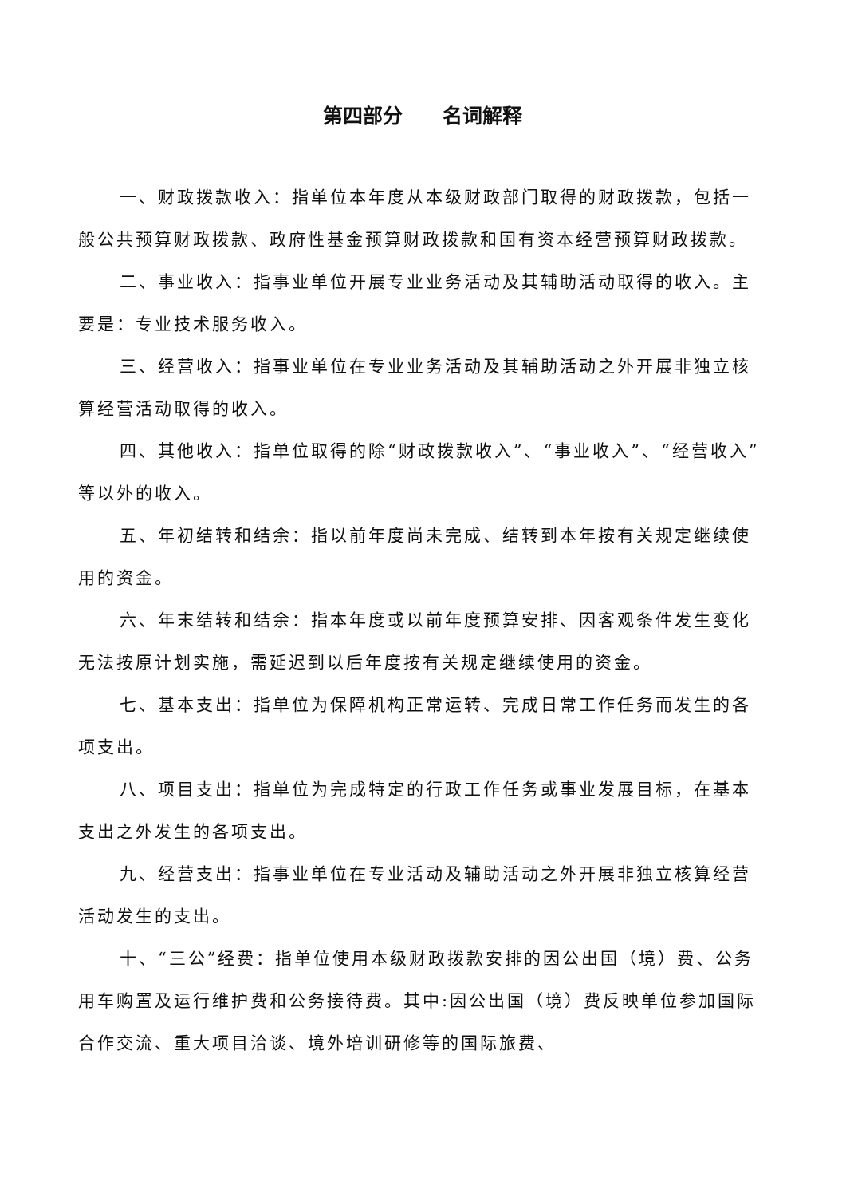第四部分  名词解释
一、财政拨款收入：指单位本年度从本级财政部门取得的财政拨款，包括一般公共预算财政拨款、政府性基金预算财政拨款和国有资本经营预算财政拨款。
二、事业收入：指事业单位开展专业业务活动及其辅助活动取得的收入。主要是：专业技术服务收入。
三、经营收入：指事业单位在专业业务活动及其辅助活动之外开展非独立核算经营活动取得的收入。
四、其他收入：指单位取得的除“财政拨款收入”、“事业收入”、“经营收入”等以外的收入。
五、年初结转和结余：指以前年度尚未完成、结转到本年按有关规定继续使用的资金。
六、年末结转和结余：指本年度或以前年度预算安排、因客观条件发生变化无法按原计划实施，需延迟到以后年度按有关规定继续使用的资金。
七、基本支出：指单位为保障机构正常运转、完成日常工作任务而发生的各项支出。
八、项目支出：指单位为完成特定的行政工作任务或事业发展目标，在基本支出之外发生的各项支出。
九、经营支出：指事业单位在专业活动及辅助活动之外开展非独立核算经营活动发生的支出。
十、“三公”经费：指单位使用本级财政拨款安排的因公出国（境）费、公务用车购置及运行维护费和公务接待费。其中:因公出国（境）费反映单位参加国际合作交流、重大项目洽谈、境外培训研修等的国际旅费、